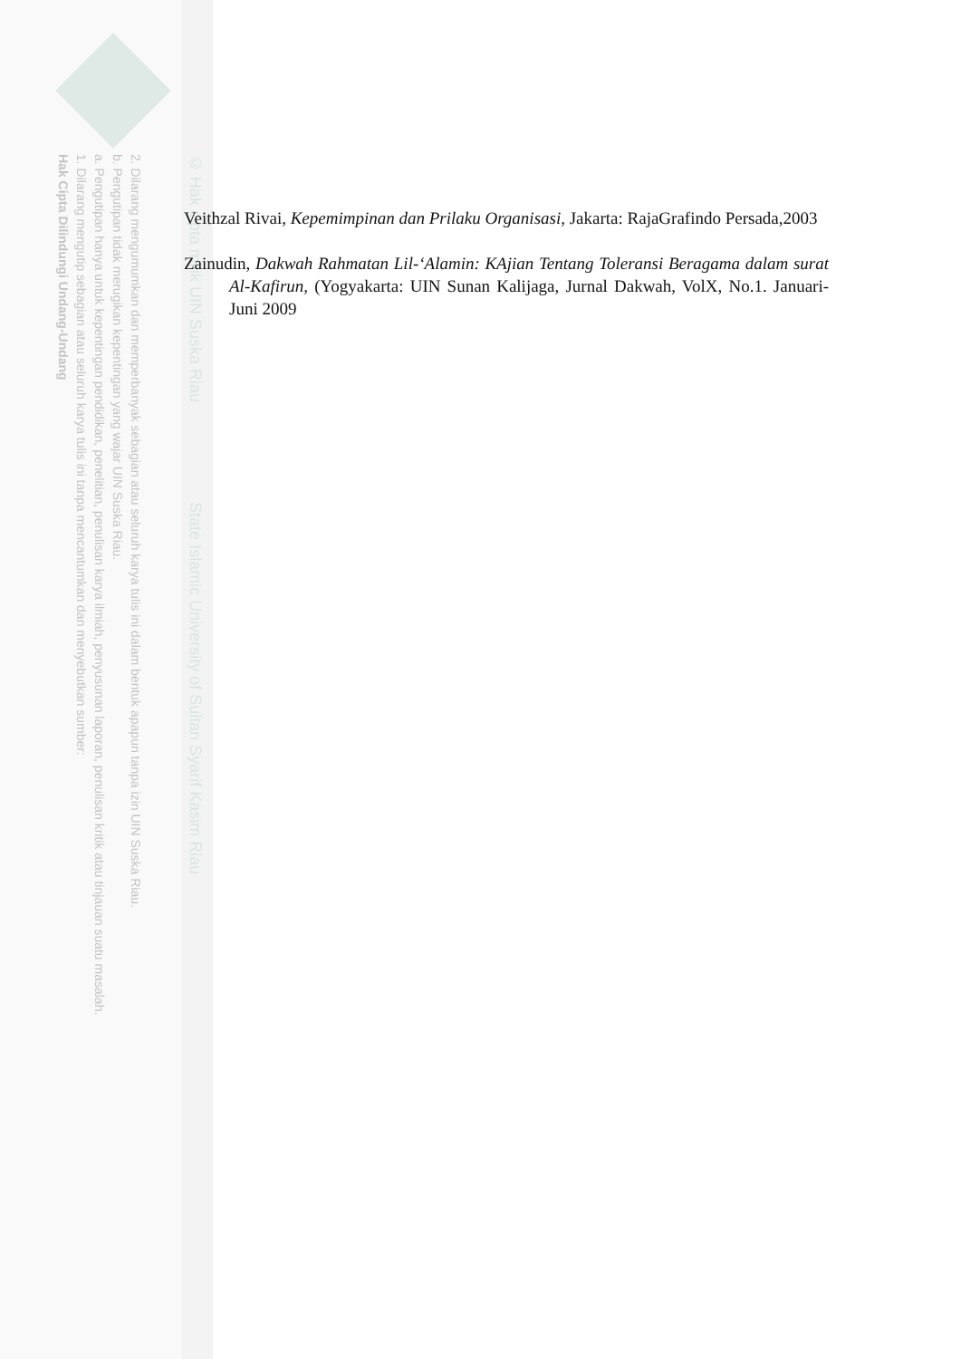2. Dilarang mengumumkan dan memperbanyak sebagian atau seluruh karya tulis ini dalam bentuk apapun tanpa izin UIN Suska Riau.
b. Pengutipan tidak merugikan kepentingan yang wajar UIN Suska Riau.
a. Pengutipan hanya untuk kepentingan pendidikan, penelitian, penulisan karya ilmiah, penyusunan laporan, penulisan kritik atau tinjauan suatu masalah.
1. Dilarang mengutip sebagian atau seluruh karya tulis ini tanpa mencantumkan dan menyebutkan sumber:
Hak Cipta Dilindungi Undang-Undang
© Hak cipta milik UIN Suska Riau State Islamic University of Sultan Syarif Kasim Riau
Veithzal Rivai, Kepemimpinan dan Prilaku Organisasi, Jakarta: RajaGrafindo Persada,2003
Zainudin, Dakwah Rahmatan Lil-‘Alamin: KAjian Tentang Toleransi Beragama dalam surat Al-Kafirun, (Yogyakarta: UIN Sunan Kalijaga, Jurnal Dakwah, VolX, No.1. Januari-Juni 2009